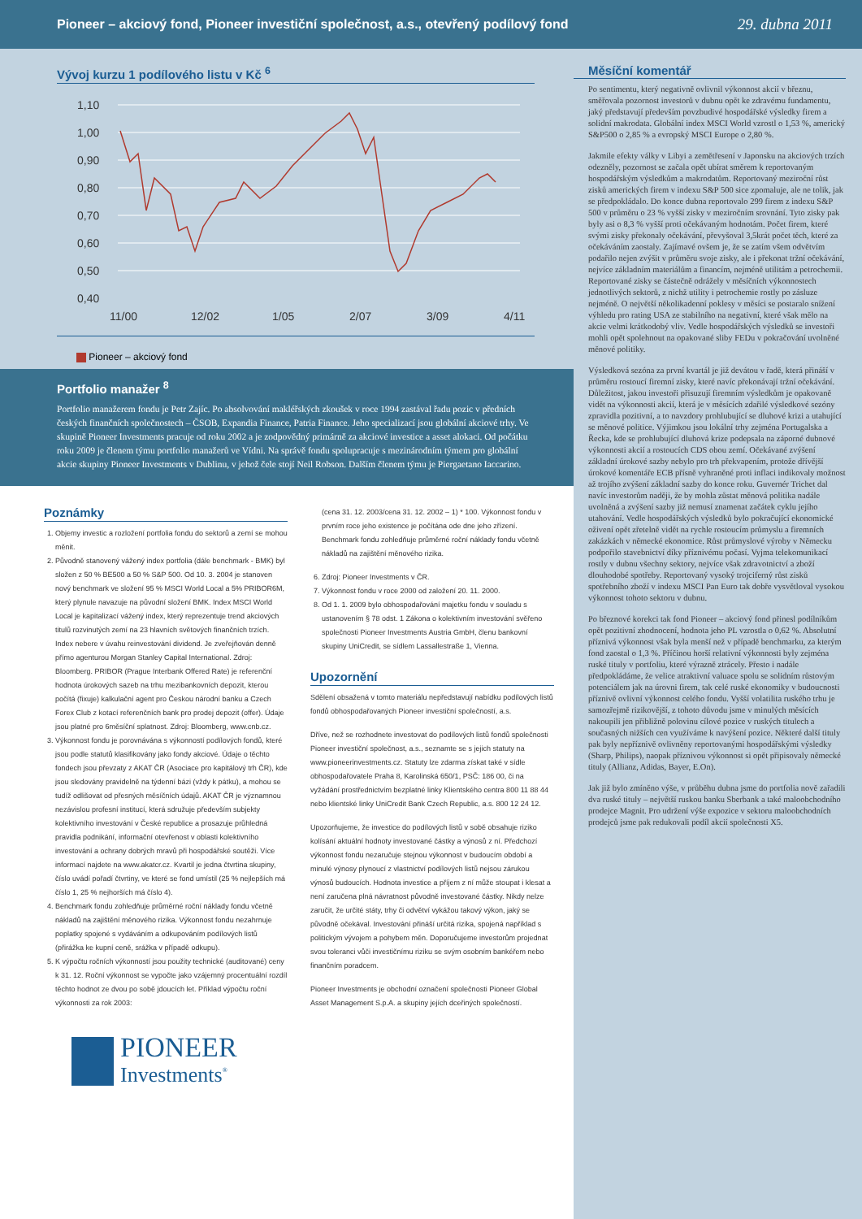Pioneer – akciový fond, Pioneer investiční společnost, a.s., otevřený podílový fond 29. dubna 2011
Vývoj kurzu 1 podílového listu v Kč <sup>6</sup>
1,10
1,00
0,90
0,80
0,70
0,60
0,50
0,40
11/00
12/02
1/05
2/07
3/09
4/11
Pioneer – akciový fond
Portfolio manažer <sup>8</sup>
Portfolio manažerem fondu je Petr Zajíc. Po absolvování makléřských zkoušek v roce 1994 zastával řadu pozic v předních českých finančních společnostech – ČSOB, Expandia Finance, Patria Finance. Jeho specializací jsou globální akciové trhy. Ve skupině Pioneer Investments pracuje od roku 2002 a je zodpovědný primárně za akciové investice a asset alokaci. Od počátku roku 2009 je členem týmu portfolio manažerů ve Vídni. Na správě fondu spolupracuje s mezinárodním týmem pro globální akcie skupiny Pioneer Investments v Dublinu, v jehož čele stojí Neil Robson. Dalším členem týmu je Piergaetano Iaccarino.
Poznámky
1. Objemy investic a rozložení portfolia fondu do sektorů a zemí se mohou měnit.
2. Původně stanovený vážený index portfolia (dále benchmark - BMK) byl složen z 50 % BE500 a 50 % S&P 500. Od 10. 3. 2004 je stanoven nový benchmark ve složení 95 % MSCI World Local a 5% PRIBOR6M, který plynule navazuje na původní složení BMK. Index MSCI World Local je kapitalizací vážený index, který reprezentuje trend akciových titulů rozvinutých zemí na 23 hlavních světových finančních trzích. Index nebere v úvahu reinvestování dividend. Je zveřejňován denně přímo agenturou Morgan Stanley Capital International. Zdroj: Bloomberg. PRIBOR (Prague Interbank Offered Rate) je referenční hodnota úrokových sazeb na trhu mezibankovních depozit, kterou počítá (fixuje) kalkulační agent pro Českou národní banku a Czech Forex Club z kotací referenčních bank pro prodej depozit (offer). Údaje jsou platné pro 6měsíční splatnost. Zdroj: Bloomberg, www.cnb.cz.
3. Výkonnost fondu je porovnávána s výkonností podílových fondů, které jsou podle statutů klasifikovány jako fondy akciové. Údaje o těchto fondech jsou převzaty z AKAT ČR (Asociace pro kapitálový trh ČR), kde jsou sledovány pravidelně na týdenní bázi (vždy k pátku), a mohou se tudíž odlišovat od přesných měsíčních údajů. AKAT ČR je významnou nezávislou profesní institucí, která sdružuje především subjekty kolektivního investování v České republice a prosazuje průhledná pravidla podnikání, informační otevřenost v oblasti kolektivního investování a ochrany dobrých mravů při hospodářské soutěži. Více informací najdete na www.akatcr.cz. Kvartil je jedna čtvrtina skupiny, číslo uvádí pořadí čtvrtiny, ve které se fond umístil (25 % nejlepších má číslo 1, 25 % nejhorších má číslo 4).
4. Benchmark fondu zohledňuje průměrné roční náklady fondu včetně nákladů na zajištění měnového rizika. Výkonnost fondu nezahrnuje poplatky spojené s vydáváním a odkupováním podílových listů (přirážka ke kupní ceně, srážka v případě odkupu).
5. K výpočtu ročních výkonností jsou použity technické (auditované) ceny k 31. 12. Roční výkonnost se vypočte jako vzájemný procentuální rozdíl těchto hodnot ze dvou po sobě jdoucích let. Příklad výpočtu roční výkonnosti za rok 2003:
(cena 31. 12. 2003/cena 31. 12. 2002 – 1) * 100. Výkonnost fondu v prvním roce jeho existence je počítána ode dne jeho zřízení. Benchmark fondu zohledňuje průměrné roční náklady fondu včetně nákladů na zajištění měnového rizika.
6. Zdroj: Pioneer Investments v ČR.
7. Výkonnost fondu v roce 2000 od založení 20. 11. 2000.
8. Od 1. 1. 2009 bylo obhospodařování majetku fondu v souladu s ustanovením § 78 odst. 1 Zákona o kolektivním investování svěřeno společnosti Pioneer Investments Austria GmbH, členu bankovní skupiny UniCredit, se sídlem Lassallestraße 1, Vienna.
Upozornění
Sdělení obsažená v tomto materiálu nepředstavují nabídku podílových listů fondů obhospodařovaných Pioneer investiční společností, a.s.
Dříve, než se rozhodnete investovat do podílových listů fondů společnosti Pioneer investiční společnost, a.s., seznamte se s jejich statuty na www.pioneerinvestments.cz. Statuty lze zdarma získat také v sídle obhospodařovatele Praha 8, Karolinská 650/1, PSČ: 186 00, či na vyžádání prostřednictvím bezplatné linky Klientského centra 800 11 88 44 nebo klientské linky UniCredit Bank Czech Republic, a.s. 800 12 24 12.
Upozorňujeme, že investice do podílových listů v sobě obsahuje riziko kolísání aktuální hodnoty investované částky a výnosů z ní. Předchozí výkonnost fondu nezaručuje stejnou výkonnost v budoucím období a minulé výnosy plynoucí z vlastnictví podílových listů nejsou zárukou výnosů budoucích. Hodnota investice a příjem z ní může stoupat i klesat a není zaručena plná návratnost původně investované částky. Nikdy nelze zaručit, že určité státy, trhy či odvětví vykážou takový výkon, jaký se původně očekával. Investování přináší určitá rizika, spojená například s politickým vývojem a pohybem měn. Doporučujeme investorům projednat svou toleranci vůči investičnímu riziku se svým osobním bankéřem nebo finančním poradcem.
Pioneer Investments je obchodní označení společnosti Pioneer Global Asset Management S.p.A. a skupiny jejích dceřiných společností.
PIONEER
Investments<sup>®</sup>
Měsíční komentář
Po sentimentu, který negativně ovlivnil výkonnost akcií v březnu, směřovala pozornost investorů v dubnu opět ke zdravému fundamentu, jaký představují především povzbudivé hospodářské výsledky firem a solidní makrodata. Globální index MSCI World vzrostl o 1,53 %, americký S&P500 o 2,85 % a evropský MSCI Europe o 2,80 %.
Jakmile efekty války v Libyi a zemětřesení v Japonsku na akciových trzích odezněly, pozornost se začala opět ubírat směrem k reportovaným hospodářským výsledkům a makrodatům. Reportovaný meziroční růst zisků amerických firem v indexu S&P 500 sice zpomaluje, ale ne tolik, jak se předpokládalo. Do konce dubna reportovalo 299 firem z indexu S&P 500 v průměru o 23 % vyšší zisky v meziročním srovnání. Tyto zisky pak byly asi o 8,3 % vyšší proti očekávaným hodnotám. Počet firem, které svými zisky překonaly očekávání, převyšoval 3,5krát počet těch, které za očekáváním zaostaly. Zajímavé ovšem je, že se zatím všem odvětvím podařilo nejen zvýšit v průměru svoje zisky, ale i překonat tržní očekávání, nejvíce základním materiálům a financím, nejméně utilitám a petrochemii. Reportované zisky se částečně odrážely v měsíčních výkonnostech jednotlivých sektorů, z nichž utility i petrochemie rostly po zásluze nejméně. O největší několikadenní poklesy v měsíci se postaralo snížení výhledu pro rating USA ze stabilního na negativní, které však mělo na akcie velmi krátkodobý vliv. Vedle hospodářských výsledků se investoři mohli opět spolehnout na opakované sliby FEDu v pokračování uvolněné měnové politiky.
Výsledková sezóna za první kvartál je již devátou v řadě, která přináší v průměru rostoucí firemní zisky, které navíc překonávají tržní očekávání. Důležitost, jakou investoři přisuzují firemním výsledkům je opakovaně vidět na výkonnosti akcií, která je v měsících zdařilé výsledkové sezóny zpravidla pozitivní, a to navzdory prohlubující se dluhové krizi a utahující se měnové politice. Výjimkou jsou lokální trhy zejména Portugalska a Řecka, kde se prohlubující dluhová krize podepsala na záporné dubnové výkonnosti akcií a rostoucích CDS obou zemí. Očekávané zvýšení základní úrokové sazby nebylo pro trh překvapením, protože dřívější úrokové komentáře ECB přísně vyhraněné proti inflaci indikovaly možnost až trojího zvýšení základní sazby do konce roku. Guvernér Trichet dal navíc investorům naději, že by mohla zůstat měnová politika nadále uvolněná a zvýšení sazby již nemusí znamenat začátek cyklu jejího utahování. Vedle hospodářských výsledků bylo pokračující ekonomické oživení opět zřetelně vidět na rychle rostoucím průmyslu a firemních zakázkách v německé ekonomice. Růst průmyslové výroby v Německu podpořilo stavebnictví díky příznivému počasí. Vyjma telekomunikací rostly v dubnu všechny sektory, nejvíce však zdravotnictví a zboží dlouhodobé spotřeby. Reportovaný vysoký trojciferný růst zisků spotřebního zboží v indexu MSCI Pan Euro tak dobře vysvětloval vysokou výkonnost tohoto sektoru v dubnu.
Po březnové korekci tak fond Pioneer – akciový fond přinesl podílníkům opět pozitivní zhodnocení, hodnota jeho PL vzrostla o 0,62 %. Absolutní příznivá výkonnost však byla menší než v případě benchmarku, za kterým fond zaostal o 1,3 %. Příčinou horší relativní výkonnosti byly zejména ruské tituly v portfoliu, které výrazně ztrácely. Přesto i nadále předpokládáme, že velice atraktivní valuace spolu se solidním růstovým potenciálem jak na úrovni firem, tak celé ruské ekonomiky v budoucnosti příznivě ovlivní výkonnost celého fondu. Vyšší volatilita ruského trhu je samozřejmě rizikovější, z tohoto důvodu jsme v minulých měsících nakoupili jen přibližně polovinu cílové pozice v ruských titulech a současných nižších cen využíváme k navýšení pozice. Některé další tituly pak byly nepříznivě ovlivněny reportovanými hospodářskými výsledky (Sharp, Philips), naopak příznivou výkonnost si opět připisovaly německé tituly (Allianz, Adidas, Bayer, E.On).
Jak již bylo zmíněno výše, v průběhu dubna jsme do portfolia nově zařadili dva ruské tituly – největší ruskou banku Sberbank a také maloobchodního prodejce Magnit. Pro udržení výše expozice v sektoru maloobchodních prodejců jsme pak redukovali podíl akcií společnosti X5.